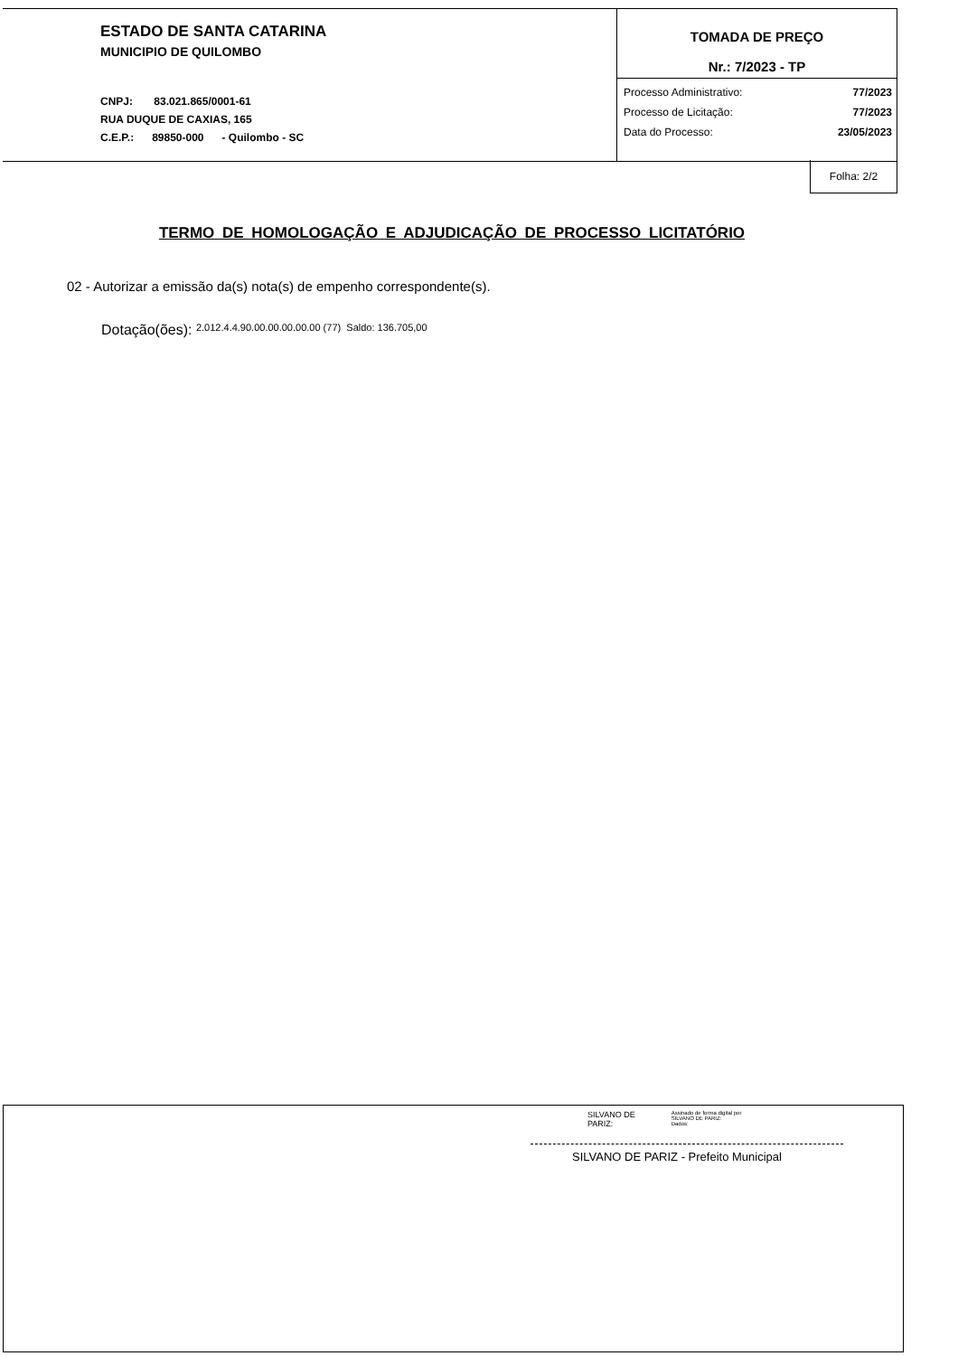ESTADO DE SANTA CATARINA
MUNICIPIO DE QUILOMBO
CNPJ: 83.021.865/0001-61
RUA DUQUE DE CAXIAS, 165
C.E.P.: 89850-000 - Quilombo - SC
TOMADA DE PREÇO
Nr.: 7/2023 - TP
Processo Administrativo: 77/2023
Processo de Licitação: 77/2023
Data do Processo: 23/05/2023
Folha: 2/2
TERMO DE HOMOLOGAÇÃO E ADJUDICAÇÃO DE PROCESSO LICITATÓRIO
02 - Autorizar a emissão da(s) nota(s) de empenho correspondente(s).
Dotação(ões): 2.012.4.4.90.00.00.00.00.00 (77) Saldo: 136.705,00
SILVANO DE
PARIZ:
Assinado de forma digital por
SILVANO DE PARIZ:
Dados:
SILVANO DE PARIZ - Prefeito Municipal